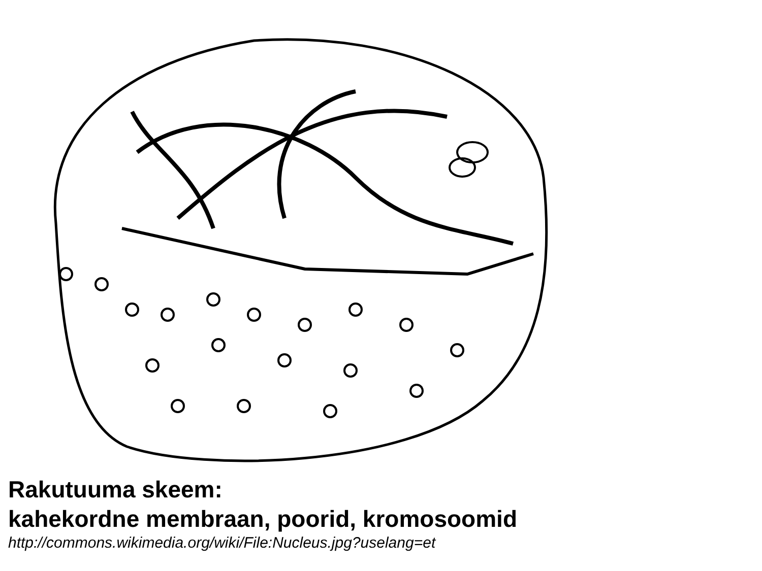Rakutuuma skeem:
kahekordne membraan, poorid, kromosoomid
http://commons.wikimedia.org/wiki/File:Nucleus.jpg?uselang=et